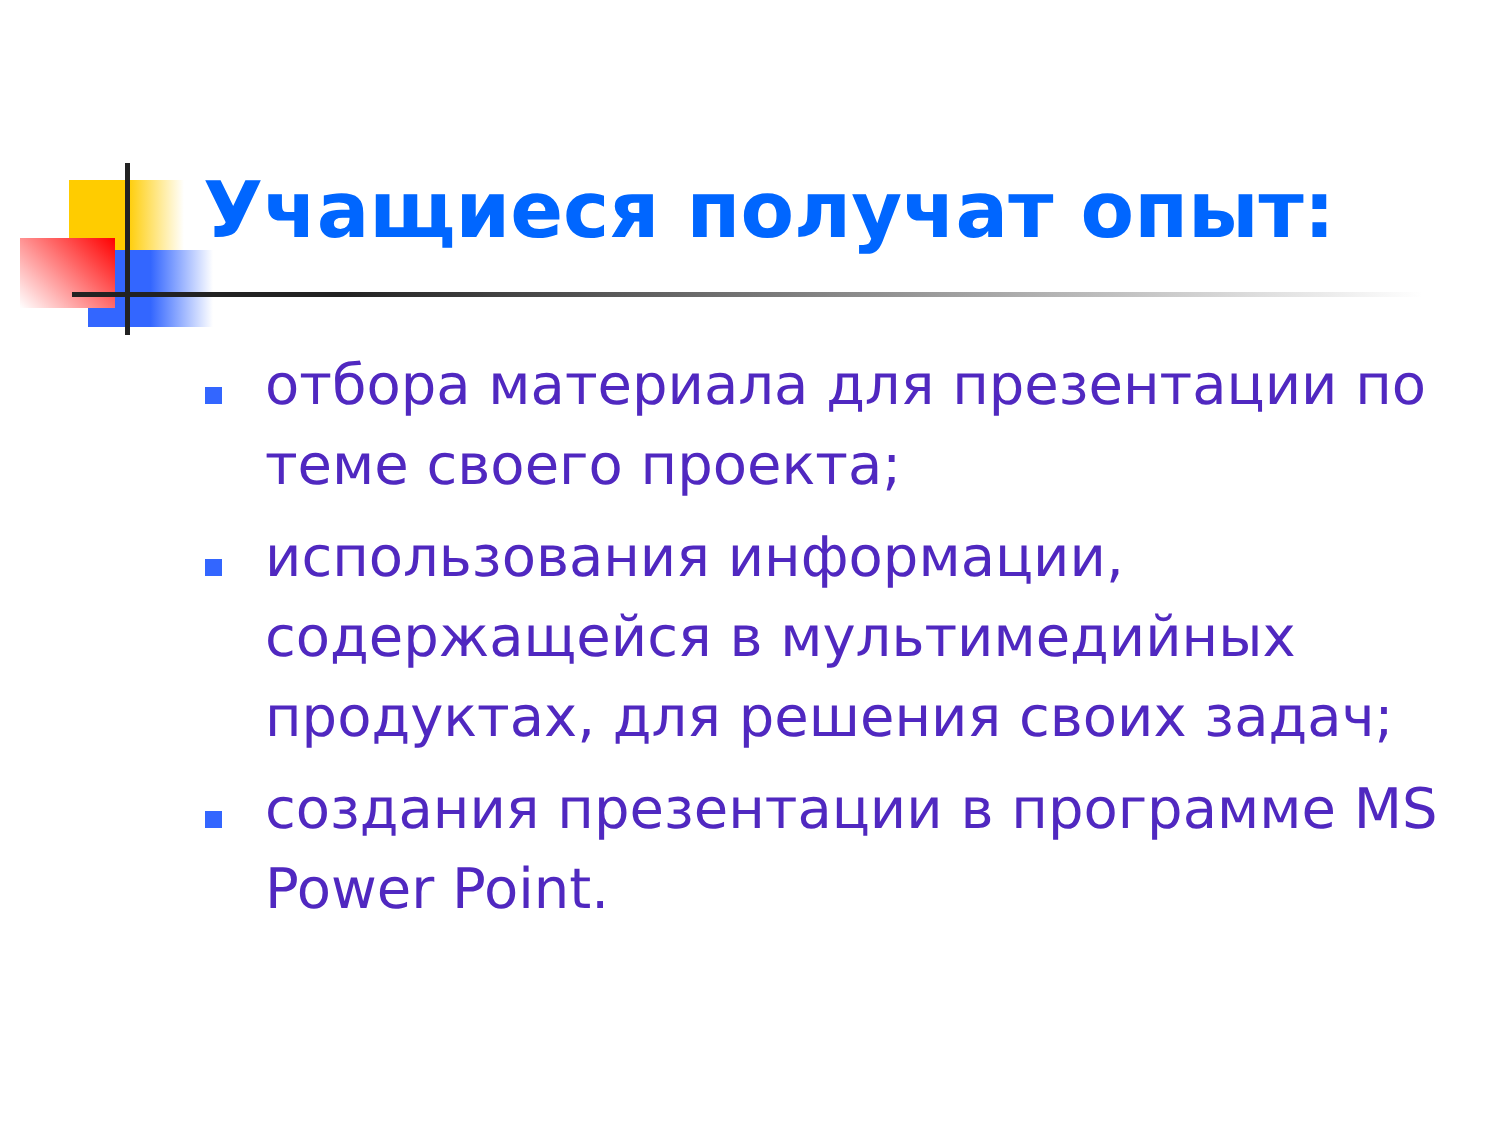Учащиеся получат опыт:
отбора материала для презентации по теме своего проекта;
использования информации, содержащейся в мультимедийных продуктах, для решения своих задач;
создания презентации в программе MS Power Point.